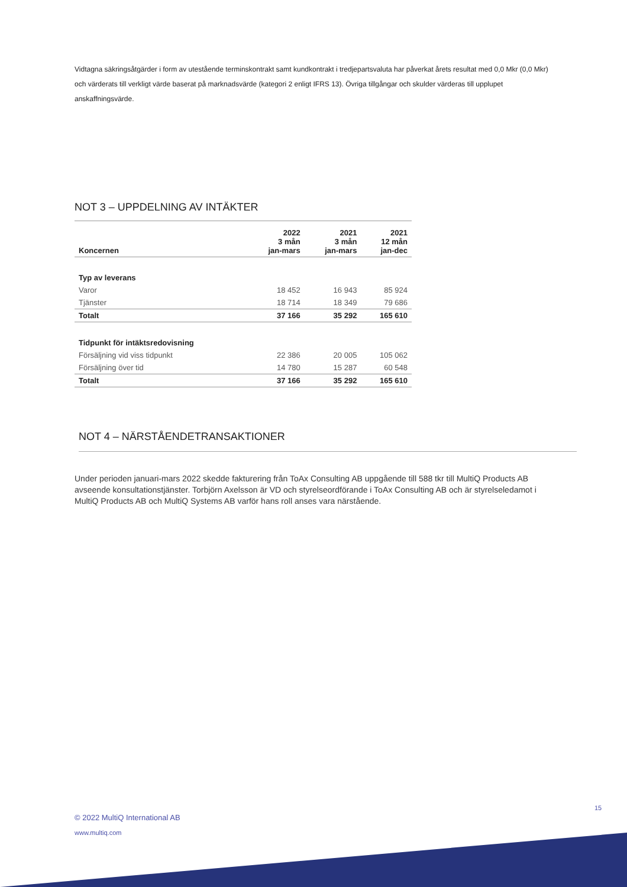Vidtagna säkringsåtgärder i form av utestående terminskontrakt samt kundkontrakt i tredjepartsvaluta har påverkat årets resultat med 0,0 Mkr (0,0 Mkr) och värderats till verkligt värde baserat på marknadsvärde (kategori 2 enligt IFRS 13). Övriga tillgångar och skulder värderas till upplupet anskaffningsvärde.
NOT 3 – UPPDELNING AV INTÄKTER
| Koncernen | 2022 3 mån jan-mars | 2021 3 mån jan-mars | 2021 12 mån jan-dec |
| --- | --- | --- | --- |
| Typ av leverans | | | |
| Varor | 18 452 | 16 943 | 85 924 |
| Tjänster | 18 714 | 18 349 | 79 686 |
| Totalt | 37 166 | 35 292 | 165 610 |
| Tidpunkt för intäktsredovisning | | | |
| Försäljning vid viss tidpunkt | 22 386 | 20 005 | 105 062 |
| Försäljning över tid | 14 780 | 15 287 | 60 548 |
| Totalt | 37 166 | 35 292 | 165 610 |
NOT 4 – NÄRSTÅENDETRANSAKTIONER
Under perioden januari-mars 2022 skedde fakturering från ToAx Consulting AB uppgående till 588 tkr till MultiQ Products AB avseende konsultationstjänster. Torbjörn Axelsson är VD och styrelseordförande i ToAx Consulting AB och är styrelseledamot i MultiQ Products AB och MultiQ Systems AB varför hans roll anses vara närstående.
15
© 2022 MultiQ International AB
www.multiq.com